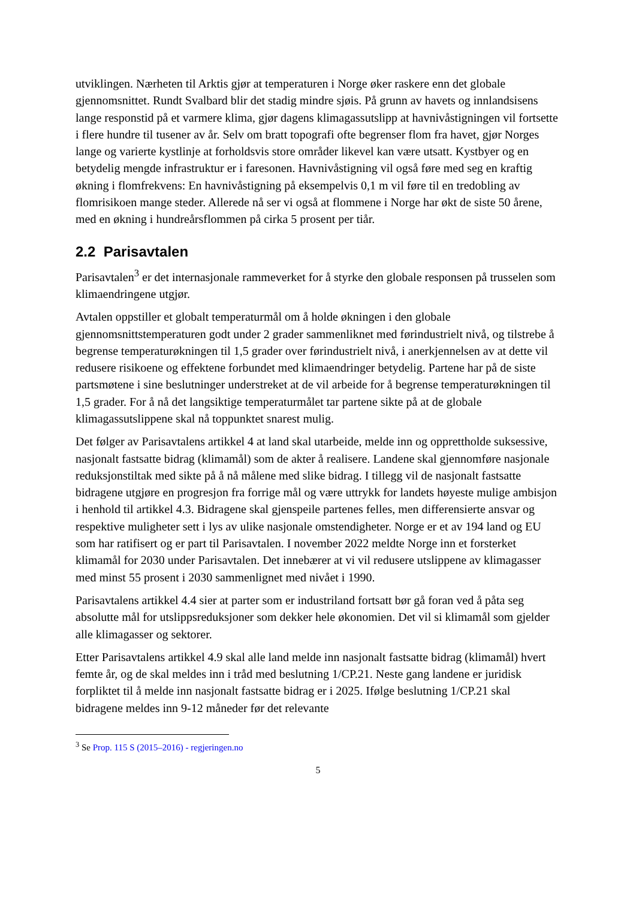utviklingen. Nærheten til Arktis gjør at temperaturen i Norge øker raskere enn det globale gjennomsnittet. Rundt Svalbard blir det stadig mindre sjøis. På grunn av havets og innlandsisens lange responstid på et varmere klima, gjør dagens klimagassutslipp at havnivåstigningen vil fortsette i flere hundre til tusener av år. Selv om bratt topografi ofte begrenser flom fra havet, gjør Norges lange og varierte kystlinje at forholdsvis store områder likevel kan være utsatt. Kystbyer og en betydelig mengde infrastruktur er i faresonen. Havnivåstigning vil også føre med seg en kraftig økning i flomfrekvens: En havnivåstigning på eksempelvis 0,1 m vil føre til en tredobling av flomrisikoen mange steder. Allerede nå ser vi også at flommene i Norge har økt de siste 50 årene, med en økning i hundreårsflommen på cirka 5 prosent per tiår.
2.2 Parisavtalen
Parisavtalen<sup>3</sup> er det internasjonale rammeverket for å styrke den globale responsen på trusselen som klimaendringene utgjør.
Avtalen oppstiller et globalt temperaturmål om å holde økningen i den globale gjennomsnittstemperaturen godt under 2 grader sammenliknet med førindustrielt nivå, og tilstrebe å begrense temperaturøkningen til 1,5 grader over førindustrielt nivå, i anerkjennelsen av at dette vil redusere risikoene og effektene forbundet med klimaendringer betydelig. Partene har på de siste partsmøtene i sine beslutninger understreket at de vil arbeide for å begrense temperaturøkningen til 1,5 grader. For å nå det langsiktige temperaturmålet tar partene sikte på at de globale klimagassutslippene skal nå toppunktet snarest mulig.
Det følger av Parisavtalens artikkel 4 at land skal utarbeide, melde inn og opprettholde suksessive, nasjonalt fastsatte bidrag (klimamål) som de akter å realisere. Landene skal gjennomføre nasjonale reduksjonstiltak med sikte på å nå målene med slike bidrag. I tillegg vil de nasjonalt fastsatte bidragene utgjøre en progresjon fra forrige mål og være uttrykk for landets høyeste mulige ambisjon i henhold til artikkel 4.3. Bidragene skal gjenspeile partenes felles, men differensierte ansvar og respektive muligheter sett i lys av ulike nasjonale omstendigheter. Norge er et av 194 land og EU som har ratifisert og er part til Parisavtalen. I november 2022 meldte Norge inn et forsterket klimamål for 2030 under Parisavtalen. Det innebærer at vi vil redusere utslippene av klimagasser med minst 55 prosent i 2030 sammenlignet med nivået i 1990.
Parisavtalens artikkel 4.4 sier at parter som er industriland fortsatt bør gå foran ved å påta seg absolutte mål for utslippsreduksjoner som dekker hele økonomien. Det vil si klimamål som gjelder alle klimagasser og sektorer.
Etter Parisavtalens artikkel 4.9 skal alle land melde inn nasjonalt fastsatte bidrag (klimamål) hvert femte år, og de skal meldes inn i tråd med beslutning 1/CP.21. Neste gang landene er juridisk forpliktet til å melde inn nasjonalt fastsatte bidrag er i 2025. Ifølge beslutning 1/CP.21 skal bidragene meldes inn 9-12 måneder før det relevante
<sup>3</sup> Se Prop. 115 S (2015–2016) - regjeringen.no
5